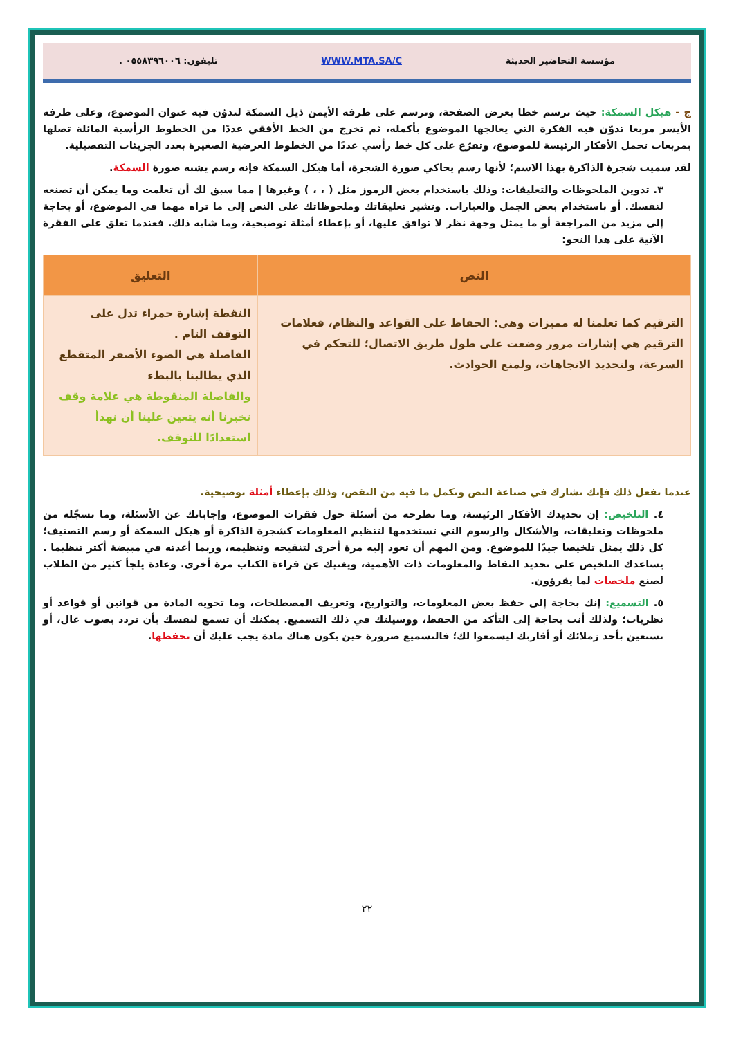مؤسسة التحاضير الحديثة WWW.MTA.SA/C تليفون: ٠٥٥٨٣٩٦٠٠٦ .
ج - هيكل السمكة: حيث ترسم خطا بعرض الصفحة، وترسم على طرفه الأيمن ذيل السمكة لتدوّن فيه عنوان الموضوع، وعلى طرفه الأيسر مربعا تدوّن فيه الفكرة التي يعالجها الموضوع بأكمله، ثم تخرج من الخط الأفقي عددًا من الخطوط الرأسية المائلة تصلها بمربعات تحمل الأفكار الرئيسة للموضوع، وتفرّع على كل خط رأسي عددًا من الخطوط العرضية الصغيرة بعدد الجزيئات التفصيلية.
لقد سميت شجرة الذاكرة بهذا الاسم؛ لأنها رسم يحاكي صورة الشجرة، أما هيكل السمكة فإنه رسم يشبه صورة السمكة.
٣. تدوين الملحوظات والتعليقات: وذلك باستخدام بعض الرموز مثل ( ، ، ) وغيرها | مما سبق لك أن تعلمت وما يمكن أن تصنعه لنفسك. أو باستخدام بعض الجمل والعبارات. وتشير تعليقاتك وملحوظاتك على النص إلى ما تراه مهما في الموضوع، أو بحاجة إلى مزيد من المراجعة أو ما يمثل وجهة نظر لا توافق عليها، أو بإعطاء أمثلة توضيحية، وما شابه ذلك. فعندما تعلق على الفقرة الآتية على هذا النحو:
| النص | التعليق |
| --- | --- |
| الترقيم كما تعلمنا له مميزات وهي: الحفاظ على القواعد والنظام، فعلامات الترقيم هي إشارات مرور وضعت على طول طريق الاتصال؛ للتحكم في السرعة، ولتحديد الاتجاهات، ولمنع الحوادث. | النقطة إشارة حمراء تدل على التوقف التام . الفاصلة هي الضوء الأصفر المتقطع الذي يطالبنا بالبطء والفاصلة المنقوطة هي علامة وقف تخبرنا أنه يتعين علينا أن نهدأ استعدادًا للتوقف. |
عندما تفعل ذلك فإنك تشارك في صناعة النص وتكمل ما فيه من النقص، وذلك بإعطاء أمثلة توضيحية.
٤. التلخيص: إن تحديدك الأفكار الرئيسة، وما تطرحه من أسئلة حول فقرات الموضوع، وإجاباتك عن الأسئلة، وما تسجّله من ملحوظات وتعليقات، والأشكال والرسوم التي تستخدمها لتنظيم المعلومات كشجرة الذاكرة أو هيكل السمكة أو رسم التصنيف؛ كل ذلك يمثل تلخيصا جيدًا للموضوع. ومن المهم أن تعود إليه مرة أخرى لتنقيحه وتنظيمه، وربما أعدته في مبيضة أكثر تنظيما . يساعدك التلخيص على تحديد النقاط والمعلومات ذات الأهمية، ويغنيك عن قراءة الكتاب مرة أخرى. وعادة يلجأ كثير من الطلاب لصنع ملخصات لما يقرؤون.
٥. التسميع: إنك بحاجة إلى حفظ بعض المعلومات، والتواريخ، وتعريف المصطلحات، وما تحويه المادة من قوانين أو قواعد أو نظريات؛ ولذلك أنت بحاجة إلى التأكد من الحفظ، ووسيلتك في ذلك التسميع. يمكنك أن تسمع لنفسك بأن تردد بصوت عال، أو تستعين بأحد زملائك أو أقاربك ليسمعوا لك؛ فالتسميع ضرورة حين يكون هناك مادة يجب عليك أن تحفظها.
٢٢